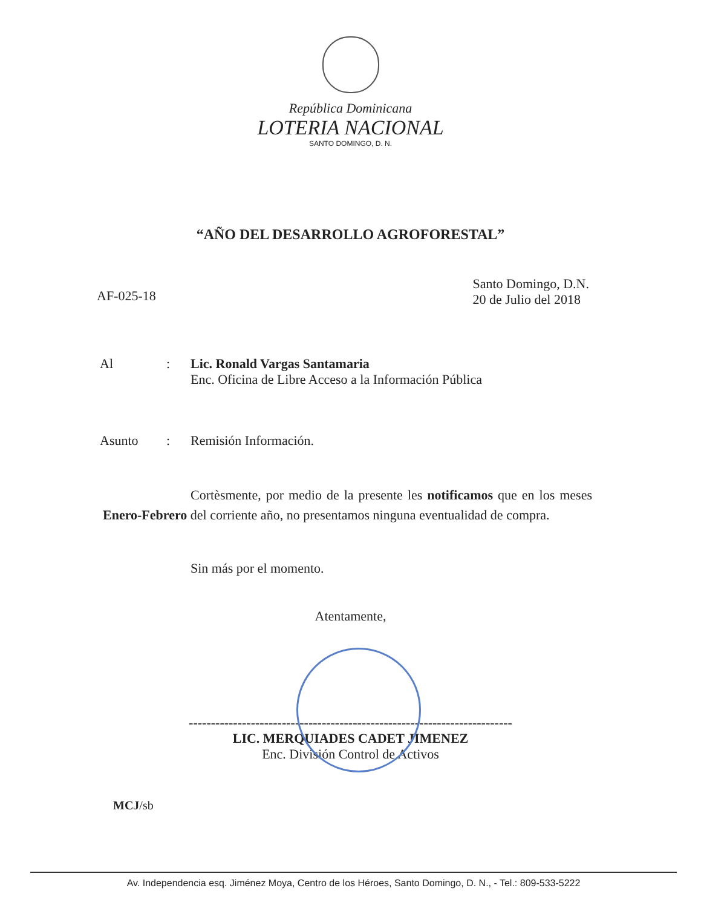República Dominicana
LOTERIA NACIONAL
SANTO DOMINGO, D. N.
“AÑO DEL DESARROLLO AGROFORESTAL”
AF-025-18
Santo Domingo, D.N.
20 de Julio del 2018
Al : Lic. Ronald Vargas Santamaria
Enc. Oficina de Libre Acceso a la Información Pública
Asunto : Remisión Información.
Cortèsmente, por medio de la presente les notificamos que en los meses Enero-Febrero del corriente año, no presentamos ninguna eventualidad de compra.
Sin más por el momento.
Atentamente,
-------------------------------------------------------------------------
LIC. MERQUIADES CADET JIMENEZ
Enc. División Control de Activos
MCJ/sb
Av. Independencia esq. Jiménez Moya, Centro de los Héroes, Santo Domingo, D. N., - Tel.: 809-533-5222